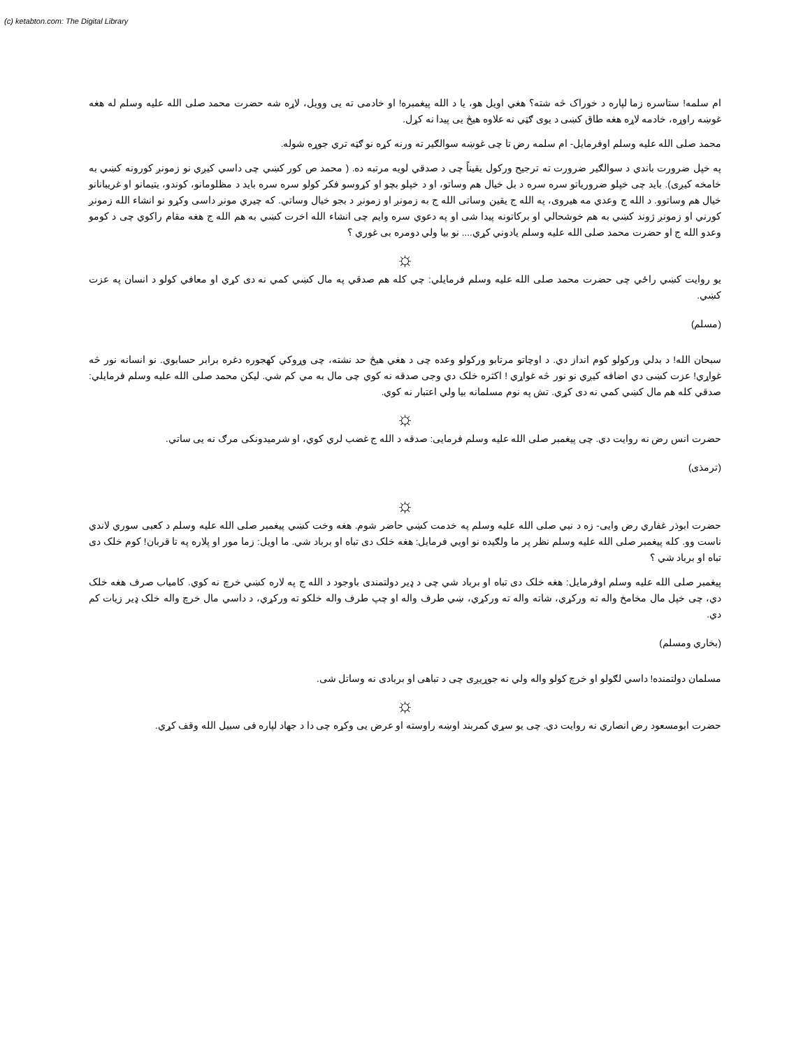(c) ketabton.com: The Digital Library
ام سلمه! ستاسره زما لپاره د خوراک څه شته؟ هغي اویل هو، یا د الله پیغمبره! او خادمی ته یی وویل، لاړه شه حضرت محمد صلی الله علیه وسلم له هغه غوښه راوړه، خادمه لاړه هغه طاق کښی د یوی ګټي نه علاوه هیڅ یی پیدا نه کړل.
محمد صلی الله علیه وسلم اوفرمایل- ام سلمه رض تا چی غوښه سوالګیر ته ورنه کړه نو ګټه تري جوړه شوله.
په خپل ضرورت باندي د سوالګیر ضرورت ته ترجیح ورکول یقیناً چی د صدقي لویه مرتبه ده. ( محمد ص کور کښي چی داسي کیږي نو زمونږ کورونه کښي به خامخه کیږی). باید چی خپلو ضروریاتو سره سره د بل خیال هم وساتو، او د خپلو بچو او کړوسو فکر کولو سره سره باید د مظلومانو، کوندو، یتیمانو او غریبانانو خیال هم وساتوو. د الله ج وعدي مه هیروی، په الله ج یقین وساتی الله ج به زمونږ او زمونږ د بجو خیال وساتي. که چیري مونږ داسی وکړو نو انشاء الله زمونږ کورني او زمونږ ژوند کښي به هم خوشحالي او برکاتونه پیدا شی او په دعوي سره وایم چی انشاء الله اخرت کښي به هم الله ج هغه مقام راکوي چی د کومو وعدو الله ج او حضرت محمد صلی الله علیه وسلم یادوني کړي.... نو بیا ولي دومره بی غوري ؟
☼
یو روایت کښي راځي چی حضرت محمد صلی الله علیه وسلم فرمایلي: چي کله هم صدقي په مال کښي کمي نه دی کړي او معافي کولو د انسان په عزت کښي.
(مسلم)
سبحان الله! د بدلي ورکولو کوم انداز دي. د اوچاتو مرتابو ورکولو وعده چی د هغي هیڅ حد نشته، چی وړوکي کهجوره دغره برابر حسابوي. نو انسانه نور څه غواړي! عزت کښی دي اضافه کیږي نو نور څه غواړي ! اکثره خلک دي وجی صدقه نه کوي چی مال به مي کم شي. لیکن محمد صلی الله علیه وسلم فرمایلي: صدقي کله هم مال کښي کمي نه دی کړي. تش په نوم مسلمانه بیا ولي اعتبار نه کوي.
☼
حضرت انس رض نه روایت دي. چی پیغمبر صلی الله علیه وسلم فرمایی: صدقه د الله ج غضب لري کوي، او شرمیدونکی مرګ نه یی ساتي.
(ترمذی)
☼
حضرت ابوذر غفاري رض وایی- زه د نبي صلی الله علیه وسلم په خدمت کښي حاضر شوم. هغه وخت کښي پیغمبر صلی الله علیه وسلم د کعبی سوري لاندي ناست وو. کله پیغمبر صلی الله علیه وسلم نظر پر ما ولګیده نو اویي فرمایل: هغه خلک دی تباه او برباد شي. ما اویل: زما مور او پلاره په تا قربان! کوم خلک دی تباه او برباد شي ؟
پیغمبر صلی الله علیه وسلم اوفرمایل: هغه خلک دی تباه او برباد شي چی د ډیر دولتمندی باوجود د الله ج په لاره کښي خرچ نه کوي. کامیاب صرف هغه خلک دي، چی خپل مال مخامخ واله ته ورکړي، شاته واله ته ورکړي، ښي طرف واله او چپ طرف واله خلکو ته ورکړي، د داسي مال خرچ واله خلک ډیر زیات کم دي.
(بخاري ومسلم)
مسلمان دولتمنده! داسي لګولو او خرچ کولو واله ولي نه جوړیږی چی د تباهی او بربادی نه وساتل شی.
☼
حضرت ابومسعود رض انصاري نه روایت دي. چی یو سړي کمربند اوښه راوسته او عرض یی وکړه چی دا د جهاد لپاره فی سبیل الله وقف کړي.